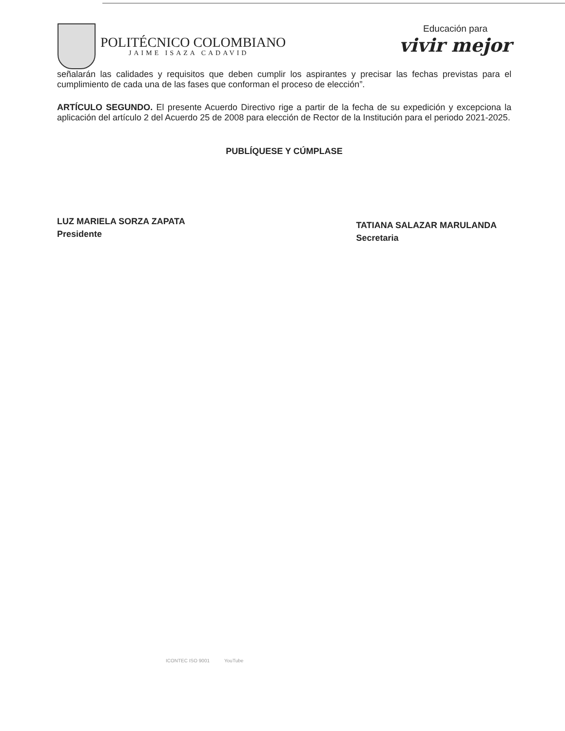POLITÉCNICO COLOMBIANO
JAIME ISAZA CADAVID
Educación para
vivir mejor
señalarán las calidades y requisitos que deben cumplir los aspirantes y precisar las fechas previstas para el cumplimiento de cada una de las fases que conforman el proceso de elección”.
ARTÍCULO SEGUNDO. El presente Acuerdo Directivo rige a partir de la fecha de su expedición y excepciona la aplicación del artículo 2 del Acuerdo 25 de 2008 para elección de Rector de la Institución para el periodo 2021-2025.
PUBLÍQUESE Y CÚMPLASE
LUZ MARIELA SORZA ZAPATA
Presidente
TATIANA SALAZAR MARULANDA
Secretaria
ICONTEC ISO 9001 YouTube